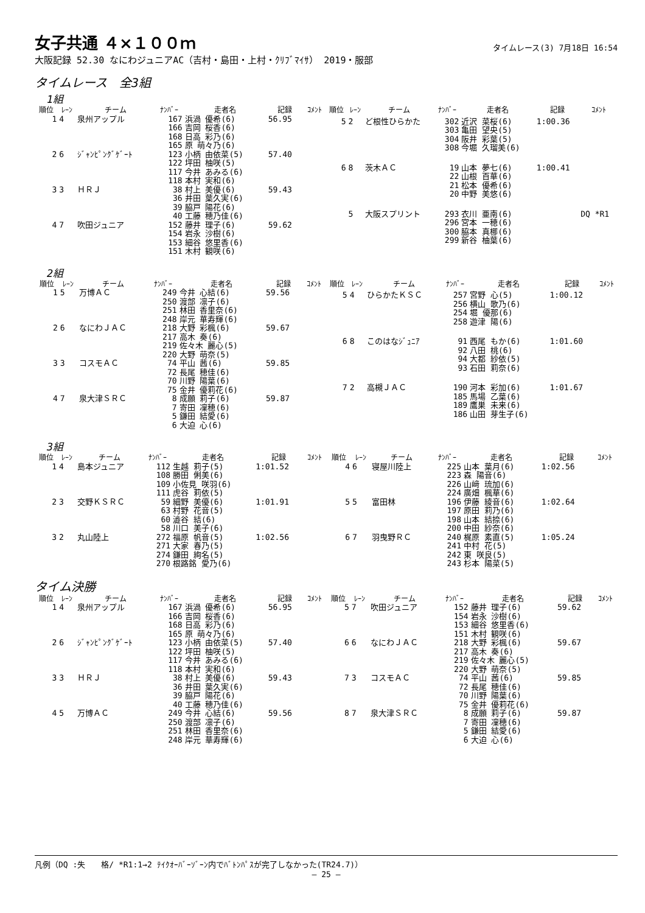女子共通 ４×１００ｍ
タイムレース(3) 7月18日 16:54
大阪記録 52.30 なにわジュニアAC（吉村・島田・上村・ｸﾘﾌﾞﾏｲｻ） 2019・服部
タイムレース　全3組
1組
| 順位 | ﾚｰﾝ | チーム | ﾅﾝﾊﾞｰ | 走者名 | 記録 | ｺﾒﾝﾄ |
| --- | --- | --- | --- | --- | --- | --- |
| 1 | 4 | 泉州アップル | 167 166 168 165 | 浜渦 優希(6) 吉岡 桜香(6) 日高 彩乃(6) 原 萌々乃(6) | 56.95 | |
| 2 | 6 | ｼﾞｬﾝﾋﾟﾝｸﾞｹﾞｰﾄ | 123 122 117 118 | 小柄 由依菜(5) 坪田 柚咲(5) 今井 あみる(6) 本村 実和(6) | 57.40 | |
| 3 | 3 | ＨＲＪ | 38 36 39 40 | 村上 美優(6) 井田 葉久実(6) 脇戸 陽花(6) 工藤 穂乃佳(6) | 59.43 | |
| 4 | 7 | 吹田ジュニア | 152 154 153 151 | 藤井 理子(6) 岩永 沙樹(6) 細谷 悠里香(6) 木村 観咲(6) | 59.62 | |
| 順位 | ﾚｰﾝ | チーム | ﾅﾝﾊﾞｰ | 走者名 | 記録 | ｺﾒﾝﾄ |
| --- | --- | --- | --- | --- | --- | --- |
| 5 | 2 | ど根性ひらかた | 302 303 304 308 | 近沢 菜桜(6) 亀田 望央(5) 阪井 彩葉(5) 今堀 久瑠美(6) | 1:00.36 | |
| 6 | 8 | 茨木ＡＣ | 19 22 21 20 | 山本 夢七(6) 山根 百華(6) 松本 優希(6) 中野 美悠(6) | 1:00.41 | |
| | 5 | 大阪スプリント | 293 296 300 299 | 衣川 亜南(6) 宮本 一穂(6) 脇本 真梛(6) 新谷 柚葉(6) | | DQ *R1 |
2組
| 順位 | ﾚｰﾝ | チーム | ﾅﾝﾊﾞｰ | 走者名 | 記録 | ｺﾒﾝﾄ |
| --- | --- | --- | --- | --- | --- | --- |
| 1 | 5 | 万博ＡＣ | 249 250 251 248 | 今井 心結(6) 渡部 凛子(6) 林田 香里奈(6) 岸元 華寿輝(6) | 59.56 | |
| 2 | 6 | なにわＪＡＣ | 218 217 219 220 | 大野 彩楓(6) 高木 奏(6) 佐々木 麗心(5) 大野 萌奈(5) | 59.67 | |
| 3 | 3 | コスモＡＣ | 74 72 70 75 | 平山 茜(6) 長尾 穂佳(6) 川野 陽葉(6) 金井 優莉花(6) | 59.85 | |
| 4 | 7 | 泉大津ＳＲＣ | 8 7 5 6 | 成願 莉子(6) 寄田 凜穂(6) 鎌田 結愛(6) 大迫 心(6) | 59.87 | |
| 順位 | ﾚｰﾝ | チーム | ﾅﾝﾊﾞｰ | 走者名 | 記録 | ｺﾒﾝﾄ |
| --- | --- | --- | --- | --- | --- | --- |
| 5 | 4 | ひらかたＫＳＣ | 257 256 254 258 | 宮野 心(5) 横山 歌乃(6) 堀 優那(6) 遊津 陽(6) | 1:00.12 | |
| 6 | 8 | このはなｼﾞｭﾆｱ | 91 92 94 93 | 西尾 もか(6) 八田 桃(6) 大都 紗依(5) 石田 莉奈(6) | 1:01.60 | |
| 7 | 2 | 高槻ＪＡＣ | 190 185 189 186 | 河本 彩加(6) 馬場 乙葉(6) 鷹巣 未来(6) 山田 芽生子(6) | 1:01.67 | |
3組
| 順位 | ﾚｰﾝ | チーム | ﾅﾝﾊﾞｰ | 走者名 | 記録 | ｺﾒﾝﾄ |
| --- | --- | --- | --- | --- | --- | --- |
| 1 | 4 | 島本ジュニア | 112 108 109 111 | 生越 莉子(5) 勝田 俐美(6) 小佐見 咲羽(6) 虎谷 莉依(5) | 1:01.52 | |
| 2 | 3 | 交野ＫＳＲＣ | 59 63 60 58 | 細野 美優(6) 村野 花音(5) 澁谷 結(6) 川口 美子(6) | 1:01.91 | |
| 3 | 2 | 丸山陸上 | 272 271 274 270 | 福原 帆音(5) 大家 春乃(5) 鎌田 絢名(5) 根路銘 愛乃(6) | 1:02.56 | |
| 順位 | ﾚｰﾝ | チーム | ﾅﾝﾊﾞｰ | 走者名 | 記録 | ｺﾒﾝﾄ |
| --- | --- | --- | --- | --- | --- | --- |
| 4 | 6 | 寝屋川陸上 | 225 223 226 224 | 山本 葉月(6) 森 陽音(6) 山﨑 琉加(6) 廣畑 楓華(6) | 1:02.56 | |
| 5 | 5 | 富田林 | 196 197 198 200 | 伊藤 綾音(6) 原田 莉乃(6) 山本 結捺(6) 中田 紗奈(6) | 1:02.64 | |
| 6 | 7 | 羽曳野ＲＣ | 240 241 242 243 | 梶原 素直(5) 中村 花(5) 東 咲良(5) 杉本 陽菜(5) | 1:05.24 | |
タイム決勝
| 順位 | ﾚｰﾝ | チーム | ﾅﾝﾊﾞｰ | 走者名 | 記録 | ｺﾒﾝﾄ |
| --- | --- | --- | --- | --- | --- | --- |
| 1 | 4 | 泉州アップル | 167 166 168 165 | 浜渦 優希(6) 吉岡 桜香(6) 日高 彩乃(6) 原 萌々乃(6) | 56.95 | |
| 2 | 6 | ｼﾞｬﾝﾋﾟﾝｸﾞｹﾞｰﾄ | 123 122 117 118 | 小柄 由依菜(5) 坪田 柚咲(5) 今井 あみる(6) 本村 実和(6) | 57.40 | |
| 3 | 3 | ＨＲＪ | 38 36 39 40 | 村上 美優(6) 井田 葉久実(6) 脇戸 陽花(6) 工藤 穂乃佳(6) | 59.43 | |
| 4 | 5 | 万博ＡＣ | 249 250 251 248 | 今井 心結(6) 渡部 凛子(6) 林田 香里奈(6) 岸元 華寿輝(6) | 59.56 | |
| 順位 | ﾚｰﾝ | チーム | ﾅﾝﾊﾞｰ | 走者名 | 記録 | ｺﾒﾝﾄ |
| --- | --- | --- | --- | --- | --- | --- |
| 5 | 7 | 吹田ジュニア | 152 154 153 151 | 藤井 理子(6) 岩永 沙樹(6) 細谷 悠里香(6) 木村 観咲(6) | 59.62 | |
| 6 | 6 | なにわＪＡＣ | 218 217 219 220 | 大野 彩楓(6) 高木 奏(6) 佐々木 麗心(5) 大野 萌奈(5) | 59.67 | |
| 7 | 3 | コスモＡＣ | 74 72 70 75 | 平山 茜(6) 長尾 穂佳(6) 川野 陽葉(6) 金井 優莉花(6) | 59.85 | |
| 8 | 7 | 泉大津ＳＲＣ | 8 7 5 6 | 成願 莉子(6) 寄田 凜穂(6) 鎌田 結愛(6) 大迫 心(6) | 59.87 | |
凡例（DQ :失　　格/ *R1:1→2 ﾃｲｸｵｰﾊﾞｰｿﾞｰﾝ内でﾊﾞﾄﾝﾊﾟｽが完了しなかった(TR24.7)）
― 25 ―